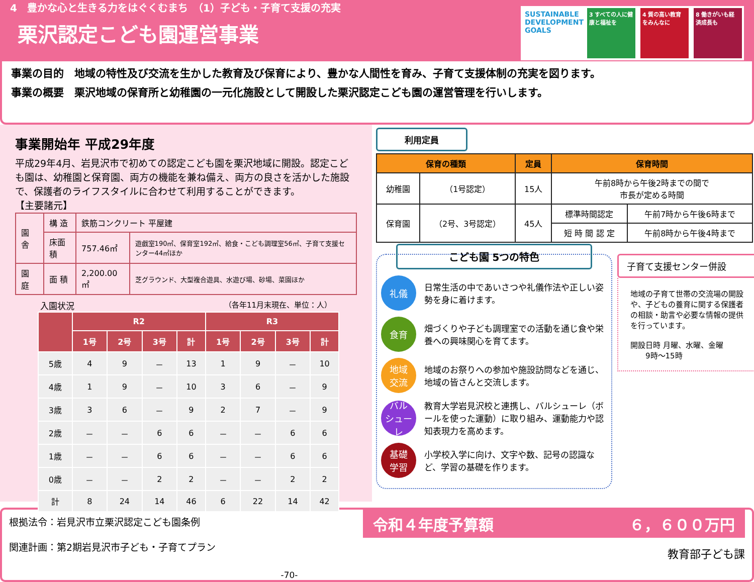4　豊かな心と生きる力をはぐくむまち　（1）子ども・子育て支援の充実
栗沢認定こども園運営事業
SUSTAINABLE DEVELOPMENT GOALS
3 すべての人に健康と福祉を
4 質の高い教育をみんなに
8 働きがいも経済成長も
事業の目的　地域の特性及び交流を生かした教育及び保育により、豊かな人間性を育み、子育て支援体制の充実を図ります。
事業の概要　栗沢地域の保育所と幼稚園の一元化施設として開設した栗沢認定こども園の運営管理を行いします。
事業開始年 平成29年度
平成29年4月、岩見沢市で初めての認定こども園を栗沢地域に開設。認定こども園は、幼稚園と保育園、両方の機能を兼ね備え、両方の良さを活かした施設で、保護者のライフスタイルに合わせて利用することができます。
【主要諸元】
| 園 舎 | 構 造 | 鉄筋コンクリート 平屋建 | |
| | 床面積 | 757.46㎡ | 遊戯室190㎡、保育室192㎡、給食・こども調理室56㎡、子育て支援センター44㎡ほか |
| 園 庭 | 面 積 | 2,200.00㎡ | 芝グラウンド、大型複合遊具、水遊び場、砂場、菜園ほか |
入園状況 （各年11月末現在、単位：人）
| | R2 | | | | R3 | | | |
| --- | --- | --- | --- | --- | --- | --- | --- | --- |
| | 1号 | 2号 | 3号 | 計 | 1号 | 2号 | 3号 | 計 |
| 5歳 | 4 | 9 | － | 13 | 1 | 9 | － | 10 |
| 4歳 | 1 | 9 | － | 10 | 3 | 6 | － | 9 |
| 3歳 | 3 | 6 | － | 9 | 2 | 7 | － | 9 |
| 2歳 | － | － | 6 | 6 | － | － | 6 | 6 |
| 1歳 | － | － | 6 | 6 | － | － | 6 | 6 |
| 0歳 | － | － | 2 | 2 | － | － | 2 | 2 |
| 計 | 8 | 24 | 14 | 46 | 6 | 22 | 14 | 42 |
利用定員
| 保育の種類 | | 定員 | 保育時間 | |
| --- | --- | --- | --- | --- |
| 幼稚園 | （1号認定） | 15人 | 午前8時から午後2時までの間で 市長が定める時間 | |
| 保育園 | （2号、3号認定） | 45人 | 標準時間認定 | 午前7時から午後6時まで |
| | | | 短 時 間 認 定 | 午前8時から午後4時まで |
こども園 5つの特色
礼儀
日常生活の中であいさつや礼儀作法や正しい姿勢を身に着けます。
食育
畑づくりや子ども調理室での活動を通じ食や栄養への興味関心を育てます。
地域
交流
地域のお祭りへの参加や施設訪問などを通じ、地域の皆さんと交流します。
バル
シューレ
教育大学岩見沢校と連携し、バルシューレ（ボールを使った運動）に取り組み、運動能力や認知表現力を高めます。
基礎
学習
小学校入学に向け、文字や数、記号の認識など、学習の基礎を作ります。
子育て支援センター併設
地域の子育て世帯の交流場の開設や、子どもの養育に関する保護者の相談・助言や必要な情報の提供を行っています。
開設日時 月曜、水曜、金曜
　　9時～15時
根拠法令：岩見沢市立栗沢認定こども園条例
関連計画：第2期岩見沢市子ども・子育てプラン
-70-
令和４年度予算額 ６，６００万円
教育部子ども課